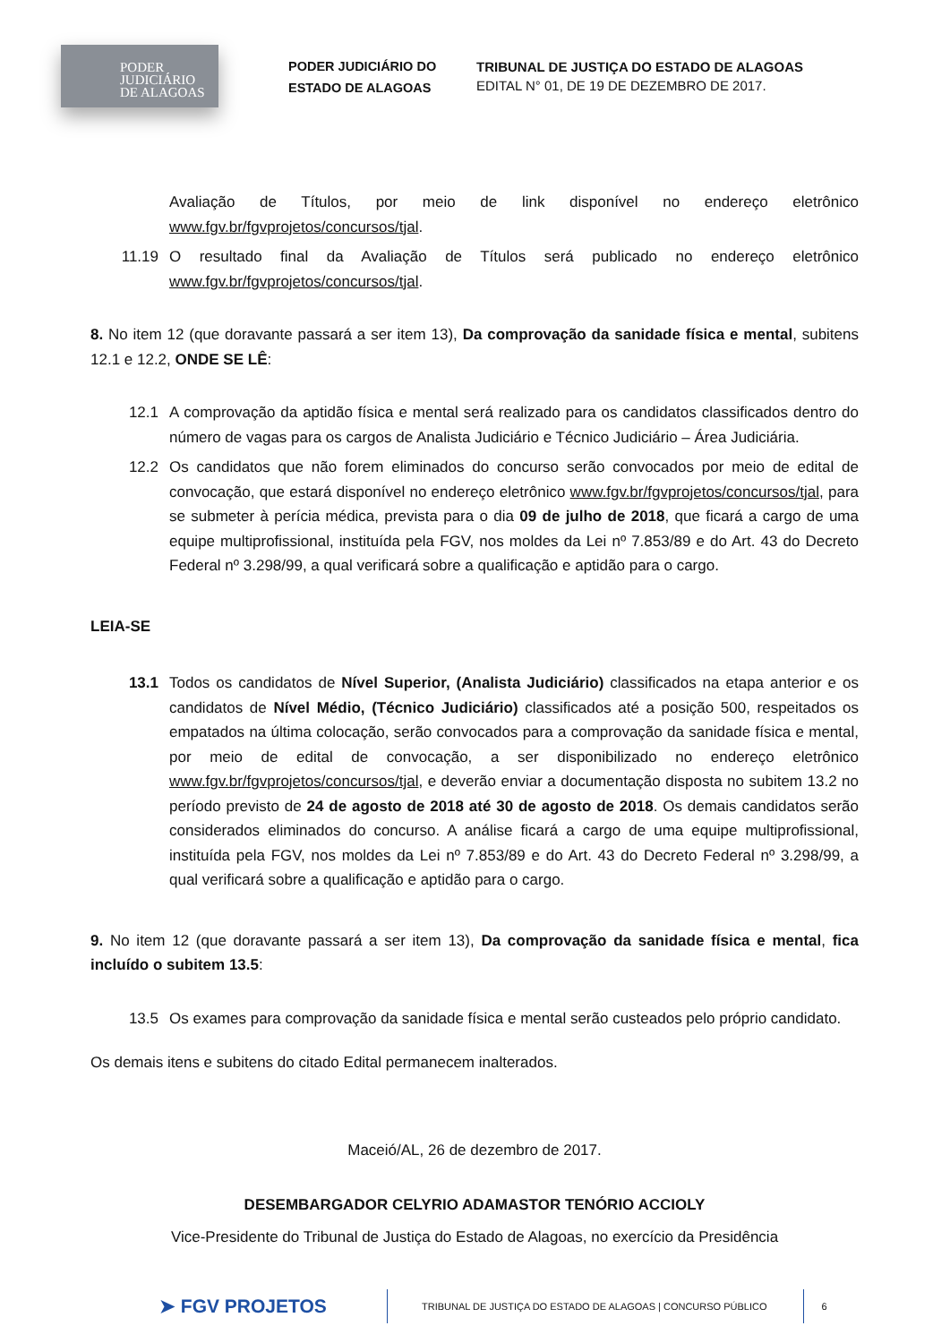PODER
JUDICIÁRIO
DE ALAGOAS
PODER JUDICIÁRIO DO ESTADO DE ALAGOAS
TRIBUNAL DE JUSTIÇA DO ESTADO DE ALAGOAS
EDITAL N° 01, DE 19 DE DEZEMBRO DE 2017.
Avaliação de Títulos, por meio de link disponível no endereço eletrônico www.fgv.br/fgvprojetos/concursos/tjal.
11.19 O resultado final da Avaliação de Títulos será publicado no endereço eletrônico www.fgv.br/fgvprojetos/concursos/tjal.
8. No item 12 (que doravante passará a ser item 13), Da comprovação da sanidade física e mental, subitens 12.1 e 12.2, ONDE SE LÊ:
12.1 A comprovação da aptidão física e mental será realizado para os candidatos classificados dentro do número de vagas para os cargos de Analista Judiciário e Técnico Judiciário – Área Judiciária.
12.2 Os candidatos que não forem eliminados do concurso serão convocados por meio de edital de convocação, que estará disponível no endereço eletrônico www.fgv.br/fgvprojetos/concursos/tjal, para se submeter à perícia médica, prevista para o dia 09 de julho de 2018, que ficará a cargo de uma equipe multiprofissional, instituída pela FGV, nos moldes da Lei nº 7.853/89 e do Art. 43 do Decreto Federal nº 3.298/99, a qual verificará sobre a qualificação e aptidão para o cargo.
LEIA-SE
13.1 Todos os candidatos de Nível Superior, (Analista Judiciário) classificados na etapa anterior e os candidatos de Nível Médio, (Técnico Judiciário) classificados até a posição 500, respeitados os empatados na última colocação, serão convocados para a comprovação da sanidade física e mental, por meio de edital de convocação, a ser disponibilizado no endereço eletrônico www.fgv.br/fgvprojetos/concursos/tjal, e deverão enviar a documentação disposta no subitem 13.2 no período previsto de 24 de agosto de 2018 até 30 de agosto de 2018. Os demais candidatos serão considerados eliminados do concurso. A análise ficará a cargo de uma equipe multiprofissional, instituída pela FGV, nos moldes da Lei nº 7.853/89 e do Art. 43 do Decreto Federal nº 3.298/99, a qual verificará sobre a qualificação e aptidão para o cargo.
9. No item 12 (que doravante passará a ser item 13), Da comprovação da sanidade física e mental, fica incluído o subitem 13.5:
13.5 Os exames para comprovação da sanidade física e mental serão custeados pelo próprio candidato.
Os demais itens e subitens do citado Edital permanecem inalterados.
Maceió/AL, 26 de dezembro de 2017.
DESEMBARGADOR CELYRIO ADAMASTOR TENÓRIO ACCIOLY
Vice-Presidente do Tribunal de Justiça do Estado de Alagoas, no exercício da Presidência
➤ FGV PROJETOS
TRIBUNAL DE JUSTIÇA DO ESTADO DE ALAGOAS | CONCURSO PÚBLICO
6